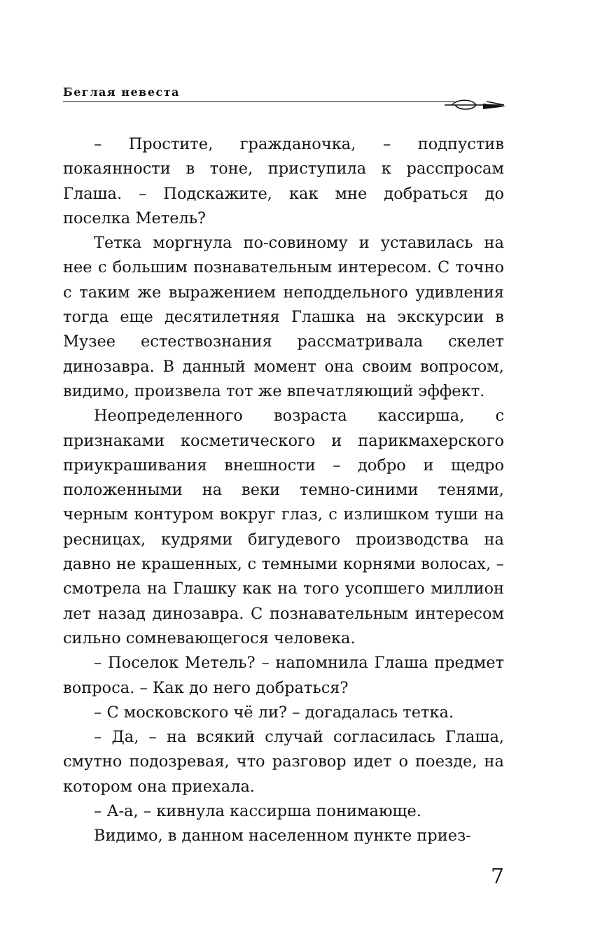Беглая невеста
– Простите, гражданочка, – подпустив покаянности в тоне, приступила к расспросам Глаша. – Подскажите, как мне добраться до поселка Метель?
Тетка моргнула по-совиному и уставилась на нее с большим познавательным интересом. С точно с таким же выражением неподдельного удивления тогда еще десятилетняя Глашка на экскурсии в Музее естествознания рассматривала скелет динозавра. В данный момент она своим вопросом, видимо, произвела тот же впечатляющий эффект.
Неопределенного возраста кассирша, с признаками косметического и парикмахерского приукрашивания внешности – добро и щедро положенными на веки темно-синими тенями, черным контуром вокруг глаз, с излишком туши на ресницах, кудрями бигудевого производства на давно не крашенных, с темными корнями волосах, – смотрела на Глашку как на того усопшего миллион лет назад динозавра. С познавательным интересом сильно сомневающегося человека.
– Поселок Метель? – напомнила Глаша предмет вопроса. – Как до него добраться?
– С московского чё ли? – догадалась тетка.
– Да, – на всякий случай согласилась Глаша, смутно подозревая, что разговор идет о поезде, на котором она приехала.
– А-а, – кивнула кассирша понимающе.
Видимо, в данном населенном пункте приез-
7